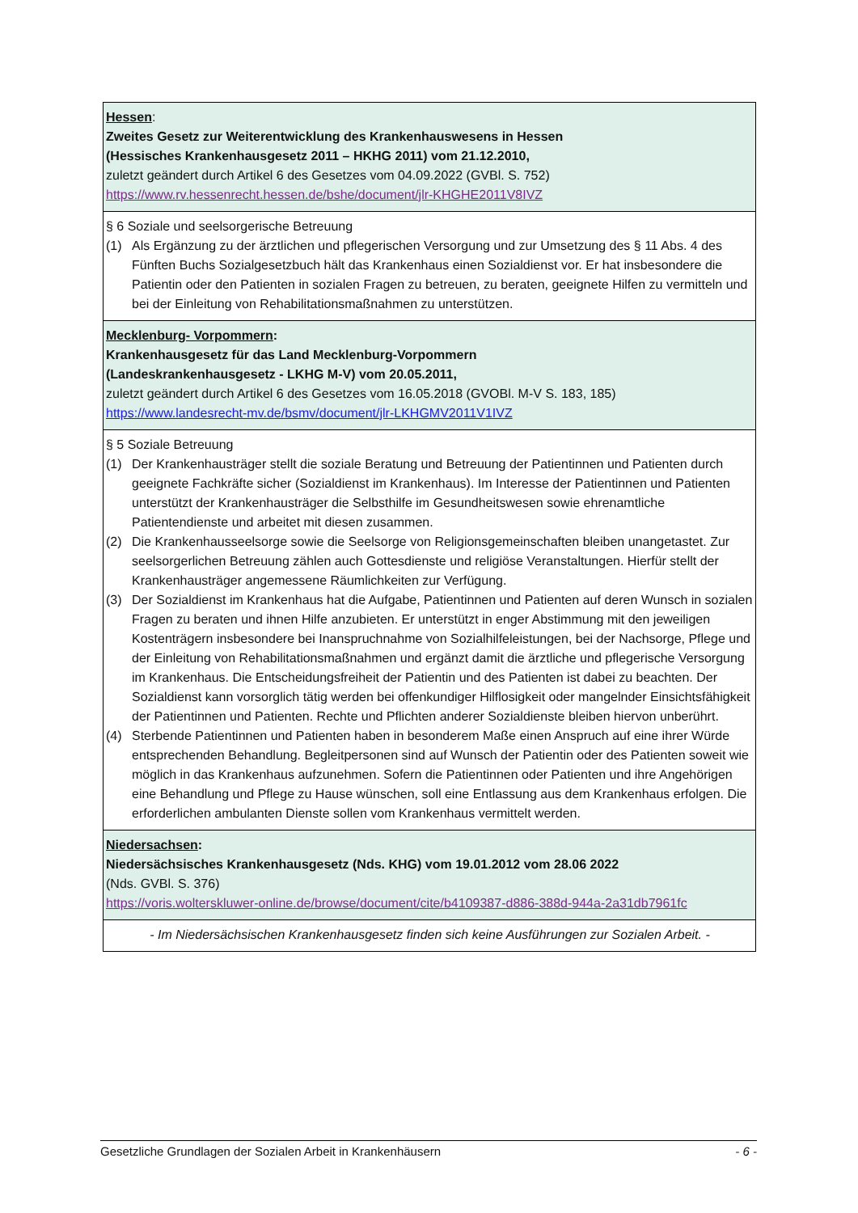| Hessen : Zweites Gesetz zur Weiterentwicklung des Krankenhauswesens in Hessen (Hessisches Krankenhausgesetz 2011 – HKHG 2011) vom 21.12.2010, zuletzt geändert durch Artikel 6 des Gesetzes vom 04.09.2022 (GVBl. S. 752) https://www.rv.hessenrecht.hessen.de/bshe/document/jlr-KHGHE2011V8IVZ |
| § 6 Soziale und seelsorgerische Betreuung (1) Als Ergänzung zu der ärztlichen und pflegerischen Versorgung und zur Umsetzung des § 11 Abs. 4 des Fünften Buchs Sozialgesetzbuch hält das Krankenhaus einen Sozialdienst vor. Er hat insbesondere die Patientin oder den Patienten in sozialen Fragen zu betreuen, zu beraten, geeignete Hilfen zu vermitteln und bei der Einleitung von Rehabilitationsmaßnahmen zu unterstützen. |
| Mecklenburg- Vorpommern : Krankenhausgesetz für das Land Mecklenburg-Vorpommern (Landeskrankenhausgesetz - LKHG M-V) vom 20.05.2011, zuletzt geändert durch Artikel 6 des Gesetzes vom 16.05.2018 (GVOBl. M-V S. 183, 185) https://www.landesrecht-mv.de/bsmv/document/jlr-LKHGMV2011V1IVZ |
| § 5 Soziale Betreuung (1) Der Krankenhausträger stellt die soziale Beratung und Betreuung der Patientinnen und Patienten durch geeignete Fachkräfte sicher (Sozialdienst im Krankenhaus). Im Interesse der Patientinnen und Patienten unterstützt der Krankenhausträger die Selbsthilfe im Gesundheitswesen sowie ehrenamtliche Patientendienste und arbeitet mit diesen zusammen. (2) Die Krankenhausseelsorge sowie die Seelsorge von Religionsgemeinschaften bleiben unangetastet. Zur seelsorgerlichen Betreuung zählen auch Gottesdienste und religiöse Veranstaltungen. Hierfür stellt der Krankenhausträger angemessene Räumlichkeiten zur Verfügung. (3) Der Sozialdienst im Krankenhaus hat die Aufgabe, Patientinnen und Patienten auf deren Wunsch in sozialen Fragen zu beraten und ihnen Hilfe anzubieten. Er unterstützt in enger Abstimmung mit den jeweiligen Kostenträgern insbesondere bei Inanspruchnahme von Sozialhilfeleistungen, bei der Nachsorge, Pflege und der Einleitung von Rehabilitationsmaßnahmen und ergänzt damit die ärztliche und pflegerische Versorgung im Krankenhaus. Die Entscheidungsfreiheit der Patientin und des Patienten ist dabei zu beachten. Der Sozialdienst kann vorsorglich tätig werden bei offenkundiger Hilflosigkeit oder mangelnder Einsichtsfähigkeit der Patientinnen und Patienten. Rechte und Pflichten anderer Sozialdienste bleiben hiervon unberührt. (4) Sterbende Patientinnen und Patienten haben in besonderem Maße einen Anspruch auf eine ihrer Würde entsprechenden Behandlung. Begleitpersonen sind auf Wunsch der Patientin oder des Patienten soweit wie möglich in das Krankenhaus aufzunehmen. Sofern die Patientinnen oder Patienten und ihre Angehörigen eine Behandlung und Pflege zu Hause wünschen, soll eine Entlassung aus dem Krankenhaus erfolgen. Die erforderlichen ambulanten Dienste sollen vom Krankenhaus vermittelt werden. |
| Niedersachsen : Niedersächsisches Krankenhausgesetz (Nds. KHG) vom 19.01.2012 vom 28.06 2022 (Nds. GVBl. S. 376) https://voris.wolterskluwer-online.de/browse/document/cite/b4109387-d886-388d-944a-2a31db7961fc |
| - Im Niedersächsischen Krankenhausgesetz finden sich keine Ausführungen zur Sozialen Arbeit. - |
Gesetzliche Grundlagen der Sozialen Arbeit in Krankenhäusern - 6 -